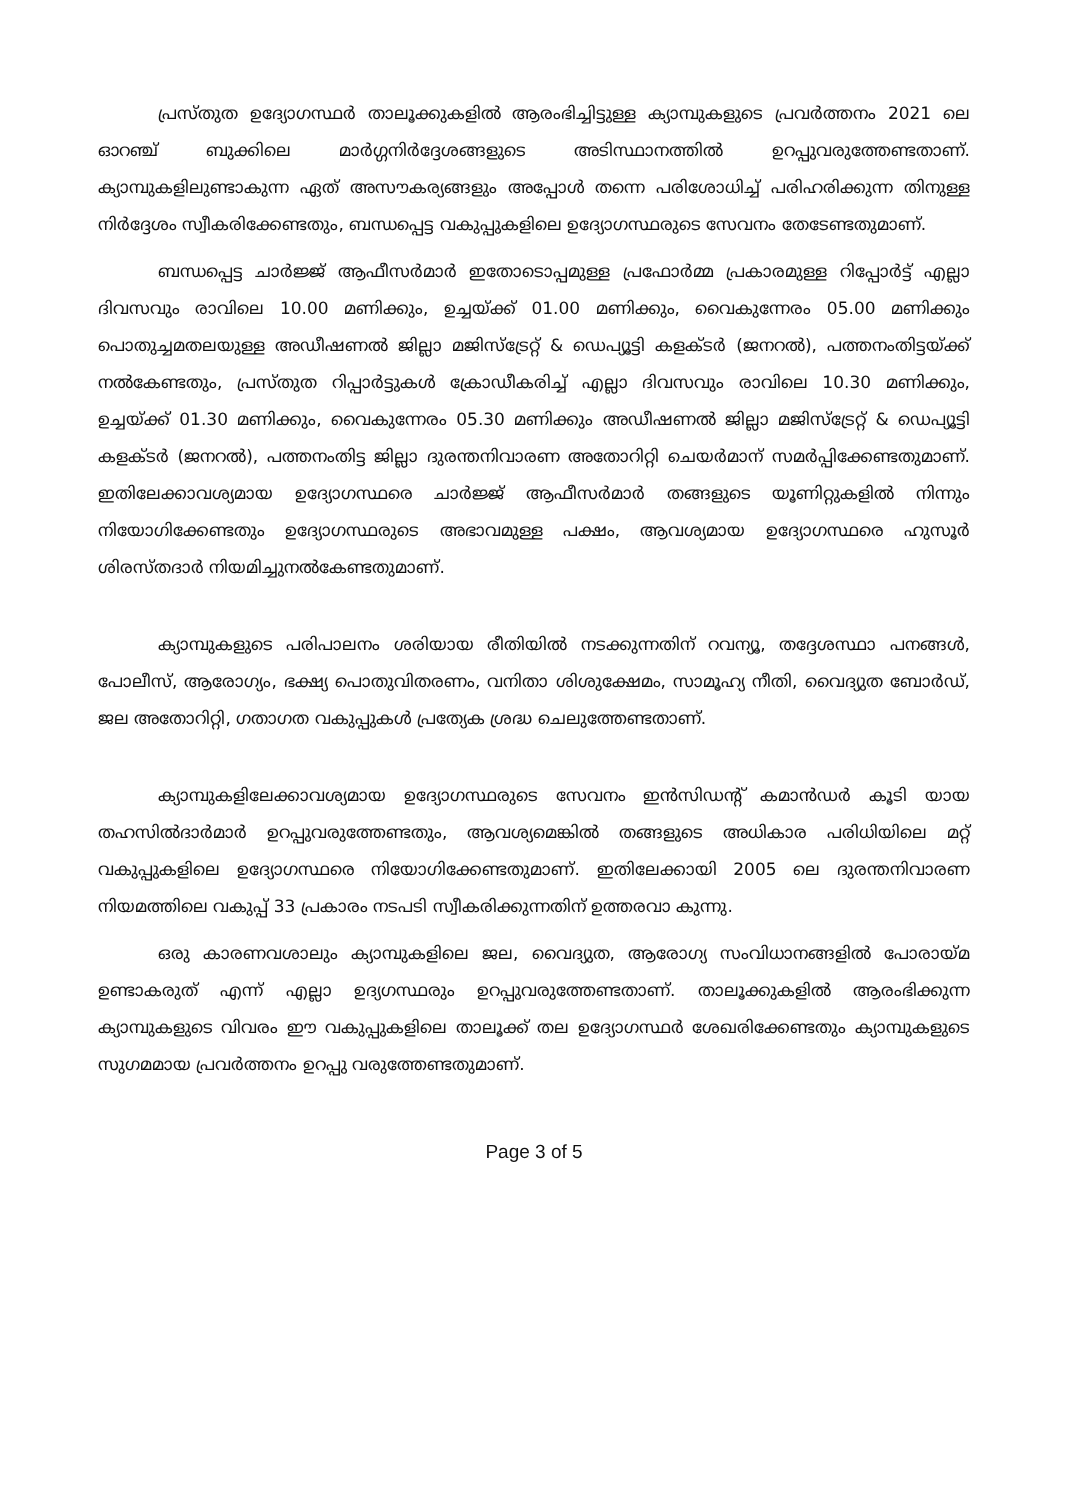പ്രസ്തുത ഉദ്യോഗസ്ഥർ താലൂക്കുകളിൽ ആരംഭിച്ചിട്ടുള്ള ക്യാമ്പുകളുടെ പ്രവർത്തനം 2021 ലെ ഓറഞ്ച് ബുക്കിലെ മാർഗ്ഗനിർദ്ദേശങ്ങളുടെ അടിസ്ഥാനത്തിൽ ഉറപ്പുവരുത്തേണ്ടതാണ്. ക്യാമ്പുകളിലുണ്ടാകുന്ന ഏത് അസൗകര്യങ്ങളും അപ്പോൾ തന്നെ പരിശോധിച്ച് പരിഹരിക്കുന്ന തിനുള്ള നിർദ്ദേശം സ്വീകരിക്കേണ്ടതും, ബന്ധപ്പെട്ട വകുപ്പുകളിലെ ഉദ്യോഗസ്ഥരുടെ സേവനം തേടേണ്ടതുമാണ്.
ബന്ധപ്പെട്ട ചാർജ്ജ് ആഫീസർമാർ ഇതോടൊപ്പമുള്ള പ്രഫോർമ്മ പ്രകാരമുള്ള റിപ്പോർട്ട് എല്ലാ ദിവസവും രാവിലെ 10.00 മണിക്കും, ഉച്ചയ്ക്ക് 01.00 മണിക്കും, വൈകുന്നേരം 05.00 മണിക്കും പൊതുച്ചമതലയുള്ള അഡീഷണൽ ജില്ലാ മജിസ്ട്രേറ്റ് & ഡെപ്യൂട്ടി കളക്ടർ (ജനറൽ), പത്തനംതിട്ടയ്ക്ക് നൽകേണ്ടതും, പ്രസ്തുത റിപ്പാർട്ടുകൾ ക്രോഡീകരിച്ച് എല്ലാ ദിവസവും രാവിലെ 10.30 മണിക്കും, ഉച്ചയ്ക്ക് 01.30 മണിക്കും, വൈകുന്നേരം 05.30 മണിക്കും അഡീഷണൽ ജില്ലാ മജിസ്ട്രേറ്റ് & ഡെപ്യൂട്ടി കളക്ടർ (ജനറൽ), പത്തനംതിട്ട ജില്ലാ ദുരന്തനിവാരണ അതോറിറ്റി ചെയർമാന് സമർപ്പിക്കേണ്ടതുമാണ്. ഇതിലേക്കാവശ്യമായ ഉദ്യോഗസ്ഥരെ ചാർജ്ജ് ആഫീസർമാർ തങ്ങളുടെ യൂണിറ്റുകളിൽ നിന്നും നിയോഗിക്കേണ്ടതും ഉദ്യോഗസ്ഥരുടെ അഭാവമുള്ള പക്ഷം, ആവശ്യമായ ഉദ്യോഗസ്ഥരെ ഹുസൂർ ശിരസ്തദാർ നിയമിച്ചുനൽകേണ്ടതുമാണ്.
ക്യാമ്പുകളുടെ പരിപാലനം ശരിയായ രീതിയിൽ നടക്കുന്നതിന് റവന്യൂ, തദ്ദേശസ്ഥാ പനങ്ങൾ, പോലീസ്, ആരോഗ്യം, ഭക്ഷ്യ പൊതുവിതരണം, വനിതാ ശിശുക്ഷേമം, സാമൂഹ്യ നീതി, വൈദ്യുത ബോർഡ്, ജല അതോറിറ്റി, ഗതാഗത വകുപ്പുകൾ പ്രത്യേക ശ്രദ്ധ ചെലുത്തേണ്ടതാണ്.
ക്യാമ്പുകളിലേക്കാവശ്യമായ ഉദ്യോഗസ്ഥരുടെ സേവനം ഇൻസിഡന്റ് കമാൻഡർ കൂടി യായ തഹസിൽദാർമാർ ഉറപ്പുവരുത്തേണ്ടതും, ആവശ്യമെങ്കിൽ തങ്ങളുടെ അധികാര പരിധിയിലെ മറ്റ് വകുപ്പുകളിലെ ഉദ്യോഗസ്ഥരെ നിയോഗിക്കേണ്ടതുമാണ്. ഇതിലേക്കായി 2005 ലെ ദുരന്തനിവാരണ നിയമത്തിലെ വകുപ്പ് 33 പ്രകാരം നടപടി സ്വീകരിക്കുന്നതിന് ഉത്തരവാ കുന്നു.
ഒരു കാരണവശാലും ക്യാമ്പുകളിലെ ജല, വൈദ്യുത, ആരോഗ്യ സംവിധാനങ്ങളിൽ പോരായ്മ ഉണ്ടാകരുത് എന്ന് എല്ലാ ഉദ്യഗസ്ഥരും ഉറപ്പുവരുത്തേണ്ടതാണ്. താലൂക്കുകളിൽ ആരംഭിക്കുന്ന ക്യാമ്പുകളുടെ വിവരം ഈ വകുപ്പുകളിലെ താലൂക്ക് തല ഉദ്യോഗസ്ഥർ ശേഖരിക്കേണ്ടതും ക്യാമ്പുകളുടെ സുഗമമായ പ്രവർത്തനം ഉറപ്പു വരുത്തേണ്ടതുമാണ്.
Page 3 of 5